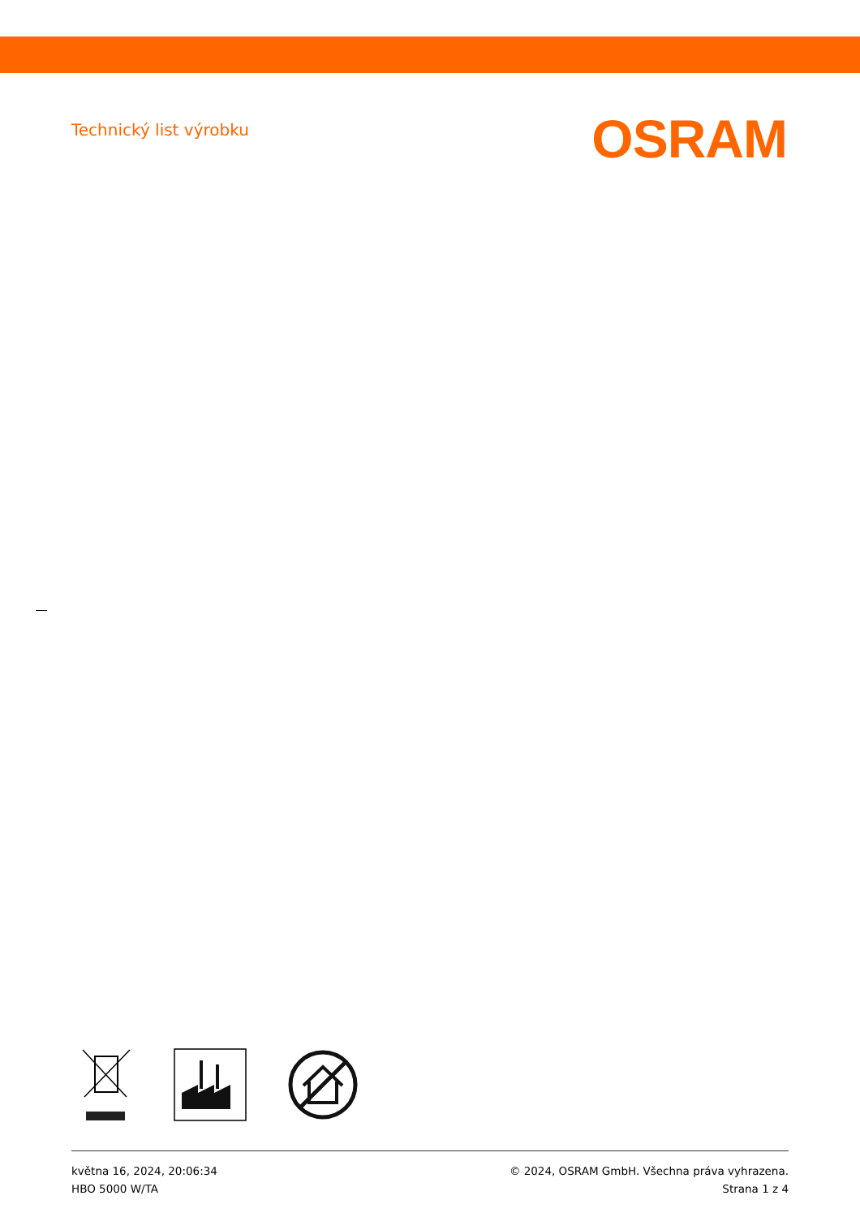Technický list výrobku
OSRAM
května 16, 2024, 20:06:34
HBO 5000 W/TA
© 2024, OSRAM GmbH. Všechna práva vyhrazena.
Strana 1 z 4